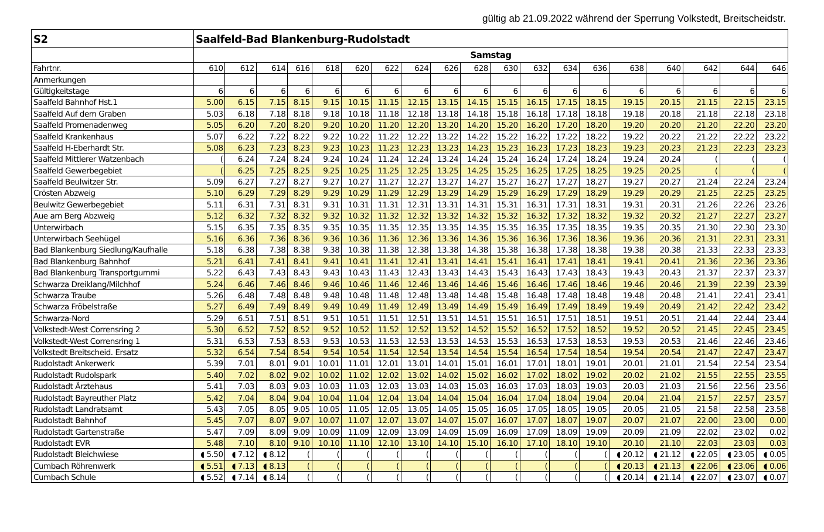gültig ab 21.09.2022 während der Sperrung Volkstedt, Breitscheidstr.
| S2 | Saalfeld-Bad Blankenburg-Rudolstadt | | | | | | | | | | | | | | | | | | |
| --- | --- | --- | --- | --- | --- | --- | --- | --- | --- | --- | --- | --- | --- | --- | --- | --- | --- | --- | --- |
| | Samstag | | | | | | | | | | | | | | | | | | |
| Fahrtnr. | 610 | 612 | 614 | 616 | 618 | 620 | 622 | 624 | 626 | 628 | 630 | 632 | 634 | 636 | 638 | 640 | 642 | 644 | 646 |
| Anmerkungen | | | | | | | | | | | | | | | | | | | |
| Gültigkeitstage | 6 | 6 | 6 | 6 | 6 | 6 | 6 | 6 | 6 | 6 | 6 | 6 | 6 | 6 | 6 | 6 | 6 | 6 | 6 |
| Saalfeld Bahnhof Hst.1 | 5.00 | 6.15 | 7.15 | 8.15 | 9.15 | 10.15 | 11.15 | 12.15 | 13.15 | 14.15 | 15.15 | 16.15 | 17.15 | 18.15 | 19.15 | 20.15 | 21.15 | 22.15 | 23.15 |
| Saalfeld Auf dem Graben | 5.03 | 6.18 | 7.18 | 8.18 | 9.18 | 10.18 | 11.18 | 12.18 | 13.18 | 14.18 | 15.18 | 16.18 | 17.18 | 18.18 | 19.18 | 20.18 | 21.18 | 22.18 | 23.18 |
| Saalfeld Promenadenweg | 5.05 | 6.20 | 7.20 | 8.20 | 9.20 | 10.20 | 11.20 | 12.20 | 13.20 | 14.20 | 15.20 | 16.20 | 17.20 | 18.20 | 19.20 | 20.20 | 21.20 | 22.20 | 23.20 |
| Saalfeld Krankenhaus | 5.07 | 6.22 | 7.22 | 8.22 | 9.22 | 10.22 | 11.22 | 12.22 | 13.22 | 14.22 | 15.22 | 16.22 | 17.22 | 18.22 | 19.22 | 20.22 | 21.22 | 22.22 | 23.22 |
| Saalfeld H-Eberhardt Str. | 5.08 | 6.23 | 7.23 | 8.23 | 9.23 | 10.23 | 11.23 | 12.23 | 13.23 | 14.23 | 15.23 | 16.23 | 17.23 | 18.23 | 19.23 | 20.23 | 21.23 | 22.23 | 23.23 |
| Saalfeld Mittlerer Watzenbach | ( | 6.24 | 7.24 | 8.24 | 9.24 | 10.24 | 11.24 | 12.24 | 13.24 | 14.24 | 15.24 | 16.24 | 17.24 | 18.24 | 19.24 | 20.24 | ( | ( | ( |
| Saalfeld Gewerbegebiet | ( | 6.25 | 7.25 | 8.25 | 9.25 | 10.25 | 11.25 | 12.25 | 13.25 | 14.25 | 15.25 | 16.25 | 17.25 | 18.25 | 19.25 | 20.25 | ( | ( | ( |
| Saalfeld Beulwitzer Str. | 5.09 | 6.27 | 7.27 | 8.27 | 9.27 | 10.27 | 11.27 | 12.27 | 13.27 | 14.27 | 15.27 | 16.27 | 17.27 | 18.27 | 19.27 | 20.27 | 21.24 | 22.24 | 23.24 |
| Crösten Abzweig | 5.10 | 6.29 | 7.29 | 8.29 | 9.29 | 10.29 | 11.29 | 12.29 | 13.29 | 14.29 | 15.29 | 16.29 | 17.29 | 18.29 | 19.29 | 20.29 | 21.25 | 22.25 | 23.25 |
| Beulwitz Gewerbegebiet | 5.11 | 6.31 | 7.31 | 8.31 | 9.31 | 10.31 | 11.31 | 12.31 | 13.31 | 14.31 | 15.31 | 16.31 | 17.31 | 18.31 | 19.31 | 20.31 | 21.26 | 22.26 | 23.26 |
| Aue am Berg Abzweig | 5.12 | 6.32 | 7.32 | 8.32 | 9.32 | 10.32 | 11.32 | 12.32 | 13.32 | 14.32 | 15.32 | 16.32 | 17.32 | 18.32 | 19.32 | 20.32 | 21.27 | 22.27 | 23.27 |
| Unterwirbach | 5.15 | 6.35 | 7.35 | 8.35 | 9.35 | 10.35 | 11.35 | 12.35 | 13.35 | 14.35 | 15.35 | 16.35 | 17.35 | 18.35 | 19.35 | 20.35 | 21.30 | 22.30 | 23.30 |
| Unterwirbach Seehügel | 5.16 | 6.36 | 7.36 | 8.36 | 9.36 | 10.36 | 11.36 | 12.36 | 13.36 | 14.36 | 15.36 | 16.36 | 17.36 | 18.36 | 19.36 | 20.36 | 21.31 | 22.31 | 23.31 |
| Bad Blankenburg Siedlung/Kaufhalle | 5.18 | 6.38 | 7.38 | 8.38 | 9.38 | 10.38 | 11.38 | 12.38 | 13.38 | 14.38 | 15.38 | 16.38 | 17.38 | 18.38 | 19.38 | 20.38 | 21.33 | 22.33 | 23.33 |
| Bad Blankenburg Bahnhof | 5.21 | 6.41 | 7.41 | 8.41 | 9.41 | 10.41 | 11.41 | 12.41 | 13.41 | 14.41 | 15.41 | 16.41 | 17.41 | 18.41 | 19.41 | 20.41 | 21.36 | 22.36 | 23.36 |
| Bad Blankenburg Transportgummi | 5.22 | 6.43 | 7.43 | 8.43 | 9.43 | 10.43 | 11.43 | 12.43 | 13.43 | 14.43 | 15.43 | 16.43 | 17.43 | 18.43 | 19.43 | 20.43 | 21.37 | 22.37 | 23.37 |
| Schwarza Dreiklang/Milchhof | 5.24 | 6.46 | 7.46 | 8.46 | 9.46 | 10.46 | 11.46 | 12.46 | 13.46 | 14.46 | 15.46 | 16.46 | 17.46 | 18.46 | 19.46 | 20.46 | 21.39 | 22.39 | 23.39 |
| Schwarza Traube | 5.26 | 6.48 | 7.48 | 8.48 | 9.48 | 10.48 | 11.48 | 12.48 | 13.48 | 14.48 | 15.48 | 16.48 | 17.48 | 18.48 | 19.48 | 20.48 | 21.41 | 22.41 | 23.41 |
| Schwarza Fröbelstraße | 5.27 | 6.49 | 7.49 | 8.49 | 9.49 | 10.49 | 11.49 | 12.49 | 13.49 | 14.49 | 15.49 | 16.49 | 17.49 | 18.49 | 19.49 | 20.49 | 21.42 | 22.42 | 23.42 |
| Schwarza-Nord | 5.29 | 6.51 | 7.51 | 8.51 | 9.51 | 10.51 | 11.51 | 12.51 | 13.51 | 14.51 | 15.51 | 16.51 | 17.51 | 18.51 | 19.51 | 20.51 | 21.44 | 22.44 | 23.44 |
| Volkstedt-West Corrensring 2 | 5.30 | 6.52 | 7.52 | 8.52 | 9.52 | 10.52 | 11.52 | 12.52 | 13.52 | 14.52 | 15.52 | 16.52 | 17.52 | 18.52 | 19.52 | 20.52 | 21.45 | 22.45 | 23.45 |
| Volkstedt-West Corrensring 1 | 5.31 | 6.53 | 7.53 | 8.53 | 9.53 | 10.53 | 11.53 | 12.53 | 13.53 | 14.53 | 15.53 | 16.53 | 17.53 | 18.53 | 19.53 | 20.53 | 21.46 | 22.46 | 23.46 |
| Volkstedt Breitscheid. Ersatz | 5.32 | 6.54 | 7.54 | 8.54 | 9.54 | 10.54 | 11.54 | 12.54 | 13.54 | 14.54 | 15.54 | 16.54 | 17.54 | 18.54 | 19.54 | 20.54 | 21.47 | 22.47 | 23.47 |
| Rudolstadt Ankerwerk | 5.39 | 7.01 | 8.01 | 9.01 | 10.01 | 11.01 | 12.01 | 13.01 | 14.01 | 15.01 | 16.01 | 17.01 | 18.01 | 19.01 | 20.01 | 21.01 | 21.54 | 22.54 | 23.54 |
| Rudolstadt Rudolspark | 5.40 | 7.02 | 8.02 | 9.02 | 10.02 | 11.02 | 12.02 | 13.02 | 14.02 | 15.02 | 16.02 | 17.02 | 18.02 | 19.02 | 20.02 | 21.02 | 21.55 | 22.55 | 23.55 |
| Rudolstadt Ärztehaus | 5.41 | 7.03 | 8.03 | 9.03 | 10.03 | 11.03 | 12.03 | 13.03 | 14.03 | 15.03 | 16.03 | 17.03 | 18.03 | 19.03 | 20.03 | 21.03 | 21.56 | 22.56 | 23.56 |
| Rudolstadt Bayreuther Platz | 5.42 | 7.04 | 8.04 | 9.04 | 10.04 | 11.04 | 12.04 | 13.04 | 14.04 | 15.04 | 16.04 | 17.04 | 18.04 | 19.04 | 20.04 | 21.04 | 21.57 | 22.57 | 23.57 |
| Rudolstadt Landratsamt | 5.43 | 7.05 | 8.05 | 9.05 | 10.05 | 11.05 | 12.05 | 13.05 | 14.05 | 15.05 | 16.05 | 17.05 | 18.05 | 19.05 | 20.05 | 21.05 | 21.58 | 22.58 | 23.58 |
| Rudolstadt Bahnhof | 5.45 | 7.07 | 8.07 | 9.07 | 10.07 | 11.07 | 12.07 | 13.07 | 14.07 | 15.07 | 16.07 | 17.07 | 18.07 | 19.07 | 20.07 | 21.07 | 22.00 | 23.00 | 0.00 |
| Rudolstadt Gartenstraße | 5.47 | 7.09 | 8.09 | 9.09 | 10.09 | 11.09 | 12.09 | 13.09 | 14.09 | 15.09 | 16.09 | 17.09 | 18.09 | 19.09 | 20.09 | 21.09 | 22.02 | 23.02 | 0.02 |
| Rudolstadt EVR | 5.48 | 7.10 | 8.10 | 9.10 | 10.10 | 11.10 | 12.10 | 13.10 | 14.10 | 15.10 | 16.10 | 17.10 | 18.10 | 19.10 | 20.10 | 21.10 | 22.03 | 23.03 | 0.03 |
| Rudolstadt Bleichwiese | ◖ 5.50 | ◖ 7.12 | ◖ 8.12 | ( | ( | ( | ( | ( | ( | ( | ( | ( | ( | ( | ◖ 20.12 | ◖ 21.12 | ◖ 22.05 | ◖ 23.05 | ◖ 0.05 |
| Cumbach Röhrenwerk | ◖ 5.51 | ◖ 7.13 | ◖ 8.13 | ( | ( | ( | ( | ( | ( | ( | ( | ( | ( | ( | ◖ 20.13 | ◖ 21.13 | ◖ 22.06 | ◖ 23.06 | ◖ 0.06 |
| Cumbach Schule | ◖ 5.52 | ◖ 7.14 | ◖ 8.14 | ( | ( | ( | ( | ( | ( | ( | ( | ( | ( | ( | ◖ 20.14 | ◖ 21.14 | ◖ 22.07 | ◖ 23.07 | ◖ 0.07 |